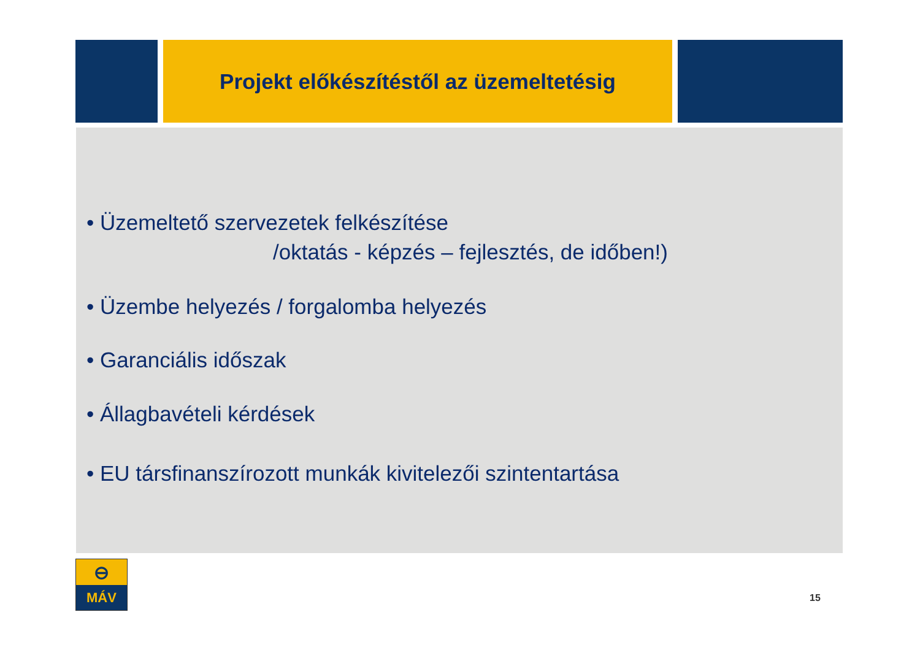Projekt előkészítéstől az üzemeltetésig
• Üzemeltető szervezetek felkészítése
/oktatás - képzés – fejlesztés, de időben!)
• Üzembe helyezés / forgalomba helyezés
• Garanciális időszak
• Állagbavételi kérdések
• EU társfinanszírozott munkák kivitelezői szintentartása
⊖
MÁV
15